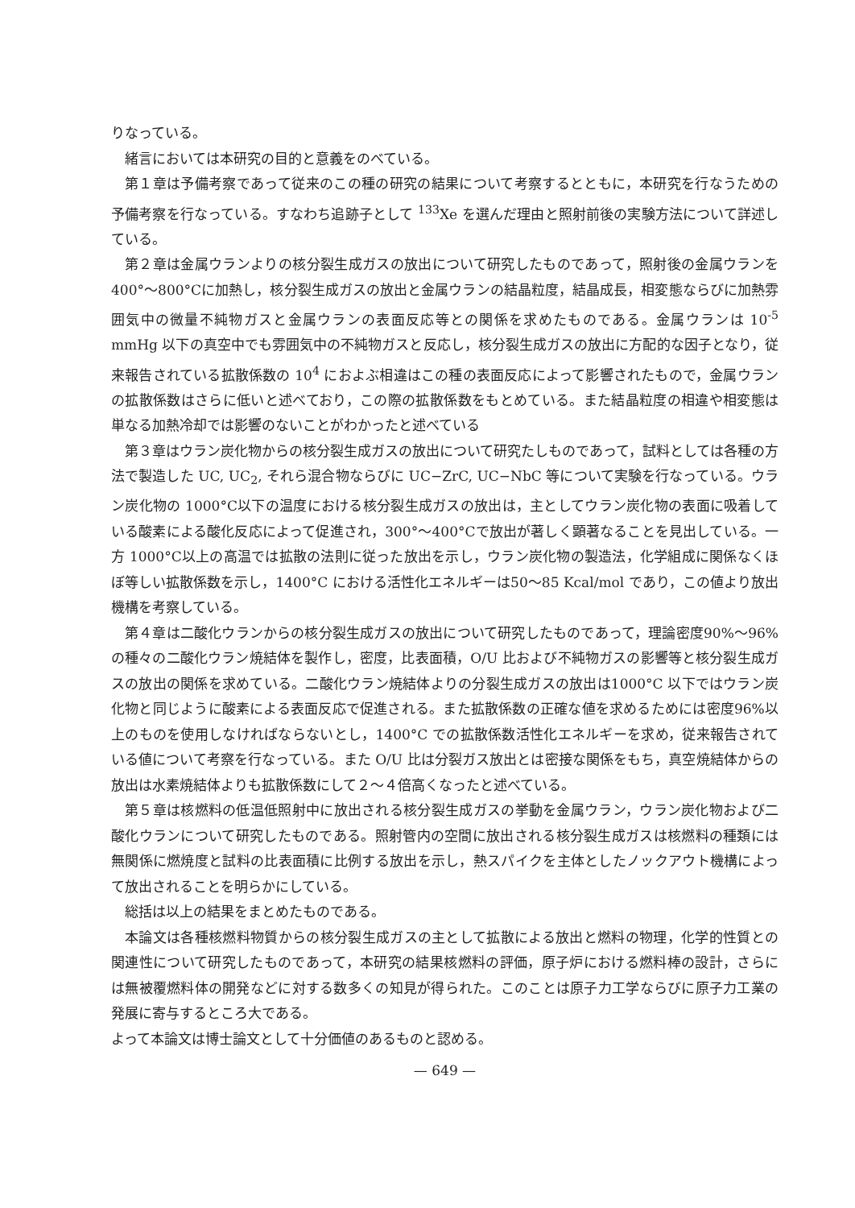りなっている。
緒言においては本研究の目的と意義をのべている。
第１章は予備考察であって従来のこの種の研究の結果について考察するとともに，本研究を行なうための予備考察を行なっている。すなわち追跡子として <sup>133</sup>Xe を選んだ理由と照射前後の実験方法について詳述している。
第２章は金属ウランよりの核分裂生成ガスの放出について研究したものであって，照射後の金属ウランを400°〜800°Cに加熱し，核分裂生成ガスの放出と金属ウランの結晶粒度，結晶成長，相変態ならびに加熱雰囲気中の微量不純物ガスと金属ウランの表面反応等との関係を求めたものである。金属ウランは 10<sup>-5</sup> mmHg 以下の真空中でも雰囲気中の不純物ガスと反応し，核分裂生成ガスの放出に方配的な因子となり，従来報告されている拡散係数の 10<sup>4</sup> におよぶ相違はこの種の表面反応によって影響されたもので，金属ウランの拡散係数はさらに低いと述べており，この際の拡散係数をもとめている。また結晶粒度の相違や相変態は単なる加熱冷却では影響のないことがわかったと述べている
第３章はウラン炭化物からの核分裂生成ガスの放出について研究たしものであって，試料としては各種の方法で製造した UC, UC<sub>2</sub>, それら混合物ならびに UC−ZrC, UC−NbC 等について実験を行なっている。ウラン炭化物の 1000°C以下の温度における核分裂生成ガスの放出は，主としてウラン炭化物の表面に吸着している酸素による酸化反応によって促進され，300°〜400°Cで放出が著しく顕著なることを見出している。一方 1000°C以上の高温では拡散の法則に従った放出を示し，ウラン炭化物の製造法，化学組成に関係なくほぼ等しい拡散係数を示し，1400°C における活性化エネルギーは50〜85 Kcal/mol であり，この値より放出機構を考察している。
第４章は二酸化ウランからの核分裂生成ガスの放出について研究したものであって，理論密度90%〜96% の種々の二酸化ウラン焼結体を製作し，密度，比表面積，O/U 比および不純物ガスの影響等と核分裂生成ガスの放出の関係を求めている。二酸化ウラン焼結体よりの分裂生成ガスの放出は1000°C 以下ではウラン炭化物と同じように酸素による表面反応で促進される。また拡散係数の正確な値を求めるためには密度96%以上のものを使用しなければならないとし，1400°C での拡散係数活性化エネルギーを求め，従来報告されている値について考察を行なっている。また O/U 比は分裂ガス放出とは密接な関係をもち，真空焼結体からの放出は水素焼結体よりも拡散係数にして２〜４倍高くなったと述べている。
第５章は核燃料の低温低照射中に放出される核分裂生成ガスの挙動を金属ウラン，ウラン炭化物および二酸化ウランについて研究したものである。照射管内の空間に放出される核分裂生成ガスは核燃料の種類には無関係に燃焼度と試料の比表面積に比例する放出を示し，熱スパイクを主体としたノックアウト機構によって放出されることを明らかにしている。
総括は以上の結果をまとめたものである。
本論文は各種核燃料物質からの核分裂生成ガスの主として拡散による放出と燃料の物理，化学的性質との関連性について研究したものであって，本研究の結果核燃料の評価，原子炉における燃料棒の設計，さらには無被覆燃料体の開発などに対する数多くの知見が得られた。このことは原子力工学ならびに原子力工業の発展に寄与するところ大である。
よって本論文は博士論文として十分価値のあるものと認める。
— 649 —